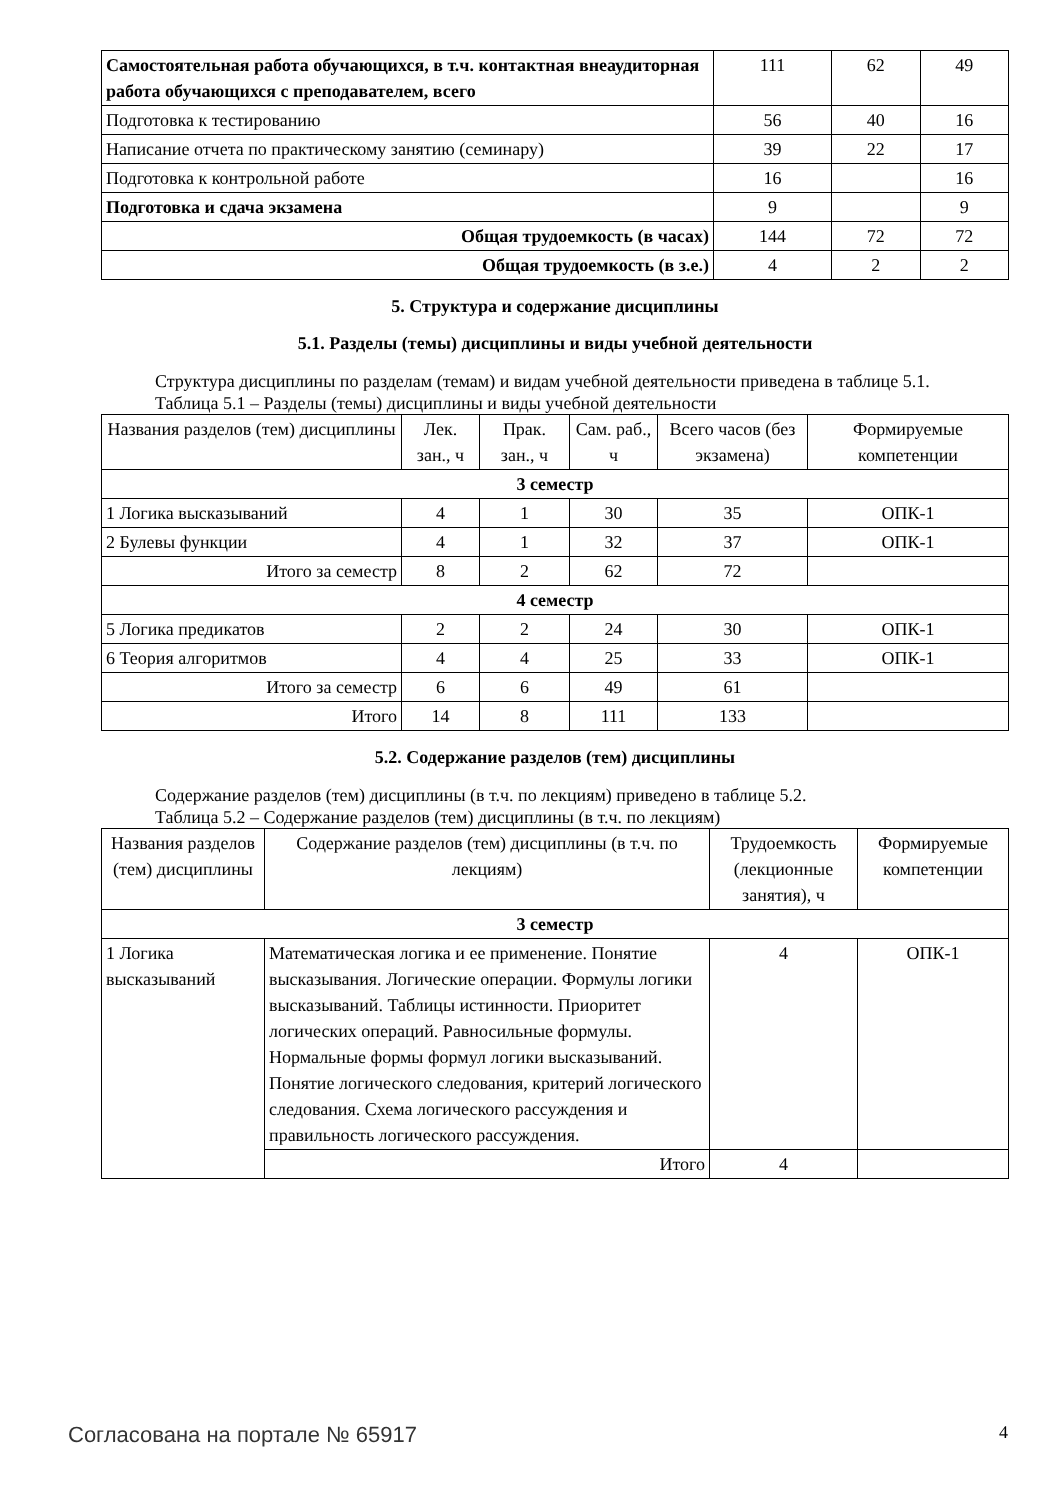| Самостоятельная работа обучающихся, в т.ч. контактная внеаудиторная работа обучающихся с преподавателем, всего | 111 | 62 | 49 |
| Подготовка к тестированию | 56 | 40 | 16 |
| Написание отчета по практическому занятию (семинару) | 39 | 22 | 17 |
| Подготовка к контрольной работе | 16 | | 16 |
| Подготовка и сдача экзамена | 9 | | 9 |
| Общая трудоемкость (в часах) | 144 | 72 | 72 |
| Общая трудоемкость (в з.е.) | 4 | 2 | 2 |
5. Структура и содержание дисциплины
5.1. Разделы (темы) дисциплины и виды учебной деятельности
Структура дисциплины по разделам (темам) и видам учебной деятельности приведена в таблице 5.1.
Таблица 5.1 – Разделы (темы) дисциплины и виды учебной деятельности
| Названия разделов (тем) дисциплины | Лек. зан., ч | Прак. зан., ч | Сам. раб., ч | Всего часов (без экзамена) | Формируемые компетенции |
| --- | --- | --- | --- | --- | --- |
| 3 семестр | | | | | |
| 1 Логика высказываний | 4 | 1 | 30 | 35 | ОПК-1 |
| 2 Булевы функции | 4 | 1 | 32 | 37 | ОПК-1 |
| Итого за семестр | 8 | 2 | 62 | 72 | |
| 4 семестр | | | | | |
| 5 Логика предикатов | 2 | 2 | 24 | 30 | ОПК-1 |
| 6 Теория алгоритмов | 4 | 4 | 25 | 33 | ОПК-1 |
| Итого за семестр | 6 | 6 | 49 | 61 | |
| Итого | 14 | 8 | 111 | 133 | |
5.2. Содержание разделов (тем) дисциплины
Содержание разделов (тем) дисциплины (в т.ч. по лекциям) приведено в таблице 5.2.
Таблица 5.2 – Содержание разделов (тем) дисциплины (в т.ч. по лекциям)
| Названия разделов (тем) дисциплины | Содержание разделов (тем) дисциплины (в т.ч. по лекциям) | Трудоемкость (лекционные занятия), ч | Формируемые компетенции |
| --- | --- | --- | --- |
| 3 семестр | | | |
| 1 Логика высказываний | Математическая логика и ее применение. Понятие высказывания. Логические операции. Формулы логики высказываний. Таблицы истинности. Приоритет логических операций. Равносильные формулы. Нормальные формы формул логики высказываний. Понятие логического следования, критерий логического следования. Схема логического рассуждения и правильность логического рассуждения. | 4 | ОПК-1 |
| | Итого | 4 | |
Согласована на портале № 65917 4